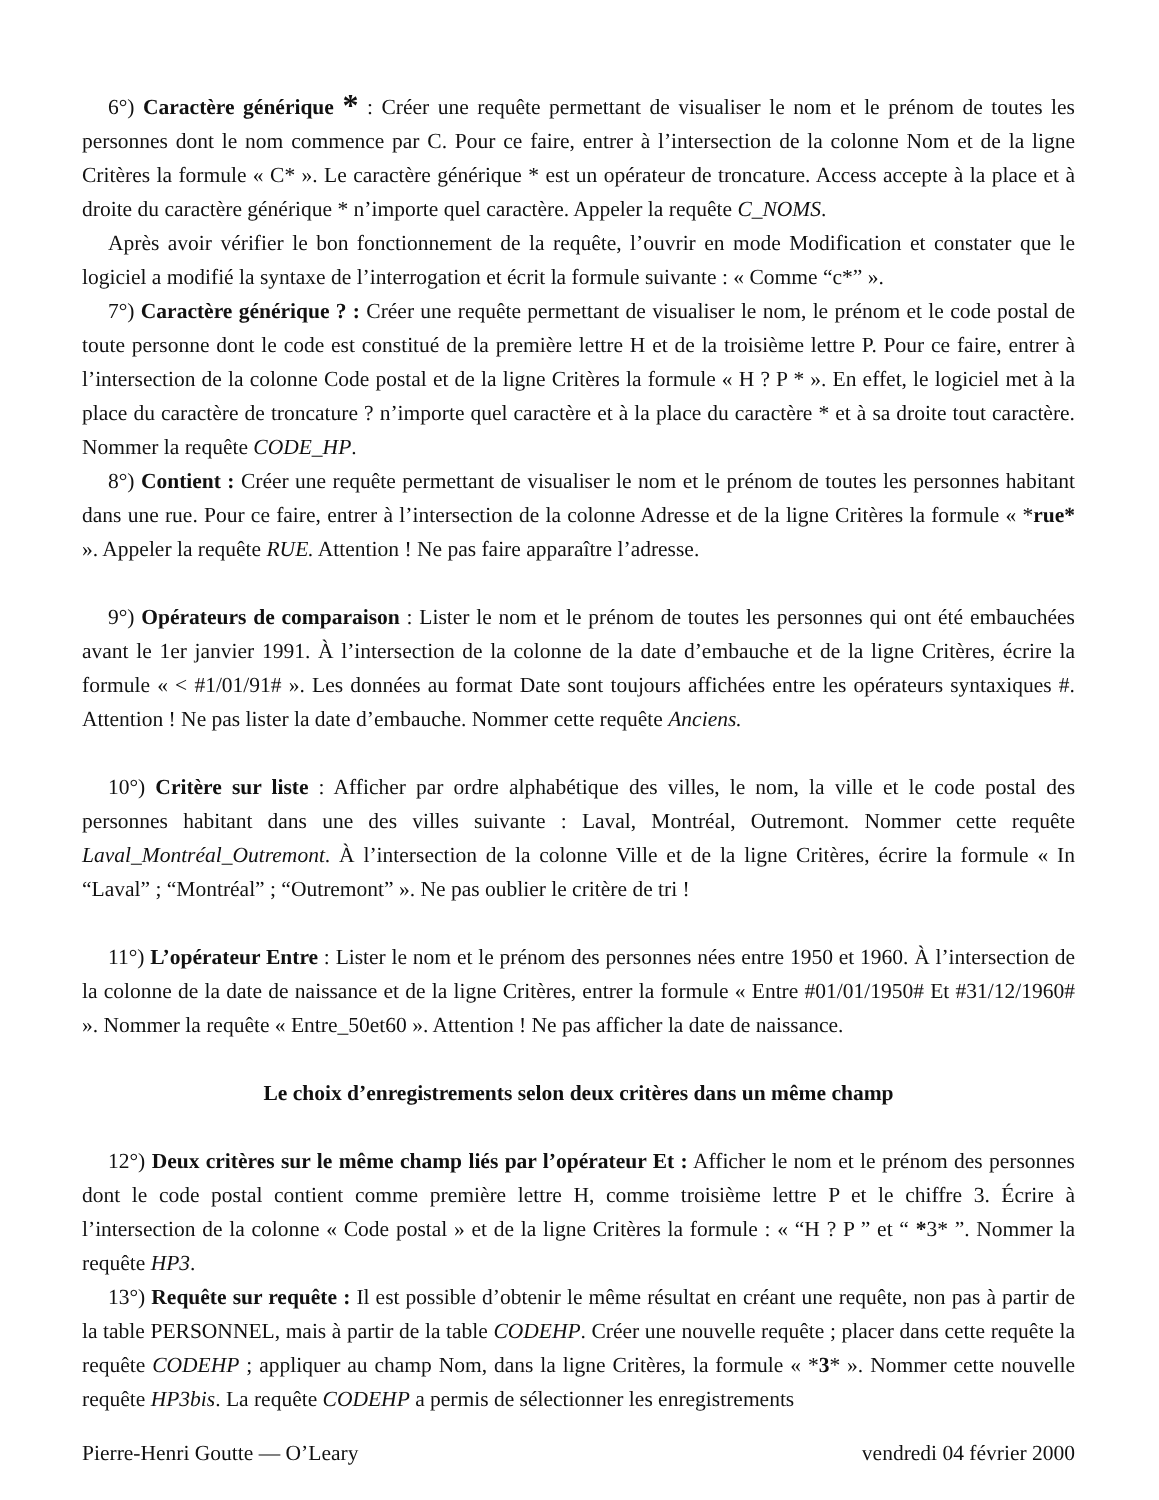6°) Caractère générique * : Créer une requête permettant de visualiser le nom et le prénom de toutes les personnes dont le nom commence par C. Pour ce faire, entrer à l’intersection de la colonne Nom et de la ligne Critères la formule « C* ». Le caractère générique * est un opérateur de troncature. Access accepte à la place et à droite du caractère générique * n’importe quel caractère. Appeler la requête C_NOMS.
Après avoir vérifier le bon fonctionnement de la requête, l’ouvrir en mode Modification et constater que le logiciel a modifié la syntaxe de l’interrogation et écrit la formule suivante : « Comme “c*” ».
7°) Caractère générique ? : Créer une requête permettant de visualiser le nom, le prénom et le code postal de toute personne dont le code est constitué de la première lettre H et de la troisième lettre P. Pour ce faire, entrer à l’intersection de la colonne Code postal et de la ligne Critères la formule « H ? P * ». En effet, le logiciel met à la place du caractère de troncature ? n’importe quel caractère et à la place du caractère * et à sa droite tout caractère. Nommer la requête CODE_HP.
8°) Contient : Créer une requête permettant de visualiser le nom et le prénom de toutes les personnes habitant dans une rue. Pour ce faire, entrer à l’intersection de la colonne Adresse et de la ligne Critères la formule « *rue* ». Appeler la requête RUE. Attention ! Ne pas faire apparaître l’adresse.
9°) Opérateurs de comparaison : Lister le nom et le prénom de toutes les personnes qui ont été embauchées avant le 1er janvier 1991. À l’intersection de la colonne de la date d’embauche et de la ligne Critères, écrire la formule « < #1/01/91# ». Les données au format Date sont toujours affichées entre les opérateurs syntaxiques #. Attention ! Ne pas lister la date d’embauche. Nommer cette requête Anciens.
10°) Critère sur liste : Afficher par ordre alphabétique des villes, le nom, la ville et le code postal des personnes habitant dans une des villes suivante : Laval, Montréal, Outremont. Nommer cette requête Laval_Montréal_Outremont. À l’intersection de la colonne Ville et de la ligne Critères, écrire la formule « In “Laval” ; “Montréal” ; “Outremont” ». Ne pas oublier le critère de tri !
11°) L’opérateur Entre : Lister le nom et le prénom des personnes nées entre 1950 et 1960. À l’intersection de la colonne de la date de naissance et de la ligne Critères, entrer la formule « Entre #01/01/1950# Et #31/12/1960# ». Nommer la requête « Entre_50et60 ». Attention ! Ne pas afficher la date de naissance.
Le choix d’enregistrements selon deux critères dans un même champ
12°) Deux critères sur le même champ liés par l’opérateur Et : Afficher le nom et le prénom des personnes dont le code postal contient comme première lettre H, comme troisième lettre P et le chiffre 3. Écrire à l’intersection de la colonne « Code postal » et de la ligne Critères la formule : « “H ? P ” et “ *3* ”. Nommer la requête HP3.
13°) Requête sur requête : Il est possible d’obtenir le même résultat en créant une requête, non pas à partir de la table PERSONNEL, mais à partir de la table CODEHP. Créer une nouvelle requête ; placer dans cette requête la requête CODEHP ; appliquer au champ Nom, dans la ligne Critères, la formule « *3* ». Nommer cette nouvelle requête HP3bis. La requête CODEHP a permis de sélectionner les enregistrements
Pierre-Henri Goutte — O’Leary vendredi 04 février 2000